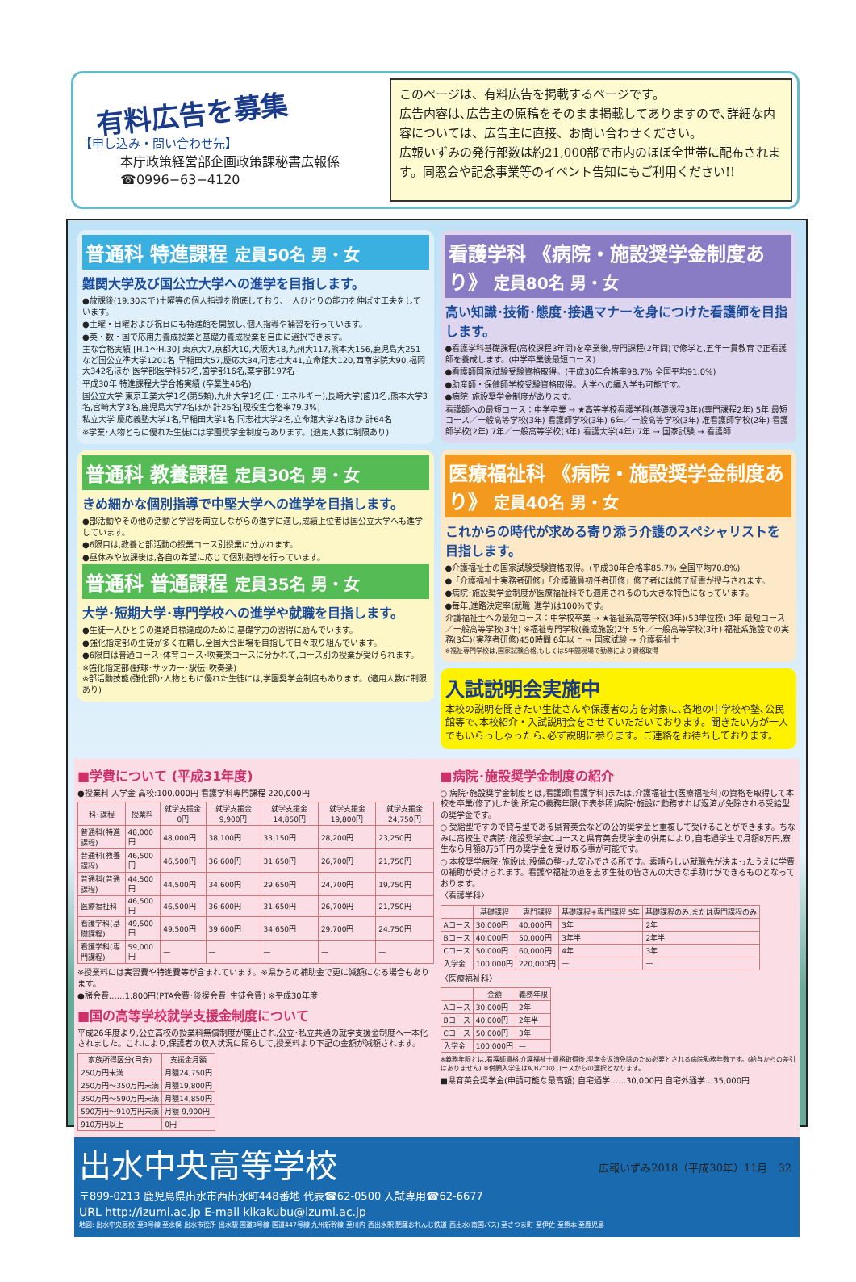有料広告を募集
【申し込み・問い合わせ先】
本庁政策経営部企画政策課秘書広報係
☎0996−63−4120
このページは、有料広告を掲載するページです。
広告内容は､広告主の原稿をそのまま掲載してありますので､詳細な内容については、広告主に直接、お問い合わせください。
広報いずみの発行部数は約21,000部で市内のほぼ全世帯に配布されます。同窓会や記念事業等のイベント告知にもご利用ください!!
普通科 特進課程 定員50名 男・女
難関大学及び国公立大学への進学を目指します。
●放課後(19:30まで)土曜等の個人指導を徹底しており､一人ひとりの能力を伸ばす工夫をしています。
●土曜・日曜および祝日にも特進館を開放し､個人指導や補習を行っています。
●英・数・国で応用力養成授業と基礎力養成授業を自由に選択できます。
主な合格実績 [H.1〜H.30] 東京大7,京都大10,大阪大18,九州大117,熊本大156,鹿児島大251 など国公立準大学1201名 早稲田大57,慶応大34,同志社大41,立命館大120,西南学院大90,福岡大342名ほか 医学部医学科57名,歯学部16名,薬学部197名
平成30年 特進課程大学合格実績 (卒業生46名)
国公立大学 東京工業大学1名(第5類),九州大学1名(工・エネルギー),長崎大学(歯)1名,熊本大学3名,宮崎大学3名,鹿児島大学7名ほか 計25名[現役生合格率79.3%]
私立大学 慶応義塾大学1名,早稲田大学1名,同志社大学2名,立命館大学2名ほか 計64名
※学業･人物ともに優れた生徒には学園奨学金制度もあります。(適用人数に制限あり)
普通科 教養課程 定員30名 男・女
きめ細かな個別指導で中堅大学への進学を目指します。
●部活動やその他の活動と学習を両立しながらの進学に適し,成績上位者は国公立大学へも進学しています。
●6限目は,教養と部活動の授業コース別授業に分かれます。
●昼休みや放課後は,各自の希望に応じて個別指導を行っています。
普通科 普通課程 定員35名 男・女
大学･短期大学･専門学校への進学や就職を目指します。
●生徒一人ひとりの進路目標達成のために,基礎学力の習得に励んでいます。
●強化指定部の生徒が多く在籍し,全国大会出場を目指して日々取り組んでいます。
●6限目は普通コース･体育コース･吹奏楽コースに分かれて,コース別の授業が受けられます。
※強化指定部(野球･サッカー･駅伝･吹奏楽)
※部活動技能(強化部)･人物ともに優れた生徒には,学園奨学金制度もあります。(適用人数に制限あり)
看護学科 《病院・施設奨学金制度あり》 定員80名 男・女
高い知識･技術･態度･接遇マナーを身につけた看護師を目指します。
●看護学科基礎課程(高校課程3年間)を卒業後,専門課程(2年間)で修学と,五年一貫教育で正看護師を養成します。(中学卒業後最短コース)
●看護師国家試験受験資格取得。(平成30年合格率98.7% 全国平均91.0%)
●助産師・保健師学校受験資格取得。大学への編入学も可能です。
●病院･施設奨学金制度があります。
看護師への最短コース：中学卒業 → ★高等学校看護学科(基礎課程3年)(専門課程2年) 5年 最短コース／一般高等学校(3年) 看護師学校(3年) 6年／一般高等学校(3年) 准看護師学校(2年) 看護師学校(2年) 7年／一般高等学校(3年) 看護大学(4年) 7年 → 国家試験 → 看護師
医療福祉科 《病院・施設奨学金制度あり》 定員40名 男・女
これからの時代が求める寄り添う介護のスペシャリストを目指します。
●介護福祉士の国家試験受験資格取得。(平成30年合格率85.7% 全国平均70.8%)
●「介護福祉士実務者研修」「介護職員初任者研修」修了者には修了証書が授与されます。
●病院･施設奨学金制度が医療福祉科でも適用されるのも大きな特色になっています。
●毎年,進路決定率(就職･進学)は100%です。
介護福祉士への最短コース：中学校卒業 → ★福祉系高等学校(3年)(53単位校) 3年 最短コース／一般高等学校(3年) ※福祉専門学校(養成施設)2年 5年／一般高等学校(3年) 福祉系施設での実務(3年)(実務者研修)450時間 6年以上 → 国家試験 → 介護福祉士
※福祉専門学校は,国家試験合格,もしくは5年間現場で勤務により資格取得
入試説明会実施中
本校の説明を聞きたい生徒さんや保護者の方を対象に､各地の中学校や塾､公民館等で､本校紹介・入試説明会をさせていただいております。聞きたい方が一人でもいらっしゃったら､必ず説明に参ります。ご連絡をお待ちしております。
■学費について (平成31年度)
●授業料 入学金 高校:100,000円 看護学科専門課程 220,000円
| 科･課程 | 授業料 | 就学支援金 0円 | 就学支援金 9,900円 | 就学支援金 14,850円 | 就学支援金 19,800円 | 就学支援金 24,750円 |
| --- | --- | --- | --- | --- | --- | --- |
| 普通科(特進課程) | 48,000円 | 48,000円 | 38,100円 | 33,150円 | 28,200円 | 23,250円 |
| 普通科(教養課程) | 46,500円 | 46,500円 | 36,600円 | 31,650円 | 26,700円 | 21,750円 |
| 普通科(普通課程) | 44,500円 | 44,500円 | 34,600円 | 29,650円 | 24,700円 | 19,750円 |
| 医療福祉科 | 46,500円 | 46,500円 | 36,600円 | 31,650円 | 26,700円 | 21,750円 |
| 看護学科(基礎課程) | 49,500円 | 49,500円 | 39,600円 | 34,650円 | 29,700円 | 24,750円 |
| 看護学科(専門課程) | 59,000円 | — | — | — | — | — |
※授業料には実習費や特進費等が含まれています。※県からの補助金で更に減額になる場合もあります。
●諸会費……1,800円(PTA会費･後援会費･生徒会費) ※平成30年度
■国の高等学校就学支援金制度について
平成26年度より,公立高校の授業料無償制度が廃止され,公立･私立共通の就学支援金制度へ一本化されました。これにより,保護者の収入状況に照らして,授業料より下記の金額が減額されます。
| 家族所得区分(目安) | 支援金月額 |
| --- | --- |
| 250万円未満 | 月額24,750円 |
| 250万円〜350万円未満 | 月額19,800円 |
| 350万円〜590万円未満 | 月額14,850円 |
| 590万円〜910万円未満 | 月額 9,900円 |
| 910万円以上 | 0円 |
■病院･施設奨学金制度の紹介
○ 病院･施設奨学金制度とは,看護師(看護学科)または,介護福祉士(医療福祉科)の資格を取得して本校を卒業(修了)した後,所定の義務年限(下表参照)病院･施設に勤務すれば返済が免除される受給型の奨学金です。
○ 受給型ですので貸与型である県育英会などの公的奨学金と重複して受けることができます。ちなみに高校生で病院･施設奨学金Cコースと県育英会奨学金の併用により,自宅通学生で月額8万円,寮生なら月額8万5千円の奨学金を受け取る事が可能です。
○ 本校奨学病院･施設は,設備の整った安心できる所です。素晴らしい就職先が決まったうえに学費の補助が受けられます。看護や福祉の道を志す生徒の皆さんの大きな手助けができるものとなっております。
〈看護学科〉
| | 基礎課程 | 専門課程 | 基礎課程+専門課程 5年 | 基礎課程のみ,または専門課程のみ |
| --- | --- | --- | --- | --- |
| Aコース | 30,000円 | 40,000円 | 3年 | 2年 |
| Bコース | 40,000円 | 50,000円 | 3年半 | 2年半 |
| Cコース | 50,000円 | 60,000円 | 4年 | 3年 |
| 入学金 | 100,000円 | 220,000円 | — | — |
〈医療福祉科〉
| | 金額 | 義務年限 |
| --- | --- | --- |
| Aコース | 30,000円 | 2年 |
| Bコース | 40,000円 | 2年半 |
| Cコース | 50,000円 | 3年 |
| 入学金 | 100,000円 | — |
※義務年限とは,看護師資格,介護福祉士資格取得後,奨学金返済免除のため必要とされる病院勤務年数です。(給与からの差引はありません) ※併願入学生はA,B2つのコースからの選択となります。
■県育英会奨学金(申請可能な最高額) 自宅通学……30,000円 自宅外通学…35,000円
出水中央高等学校
〒899-0213 鹿児島県出水市西出水町448番地 代表☎62-0500 入試専用☎62-6677
URL http://izumi.ac.jp E-mail kikakubu@izumi.ac.jp
地図: 出水中央高校 至3号線 至水俣 出水市役所 出水駅 国道3号線 国道447号線 九州新幹線 至川内 西出水駅 肥薩おれんじ鉄道 西出水(南国バス) 至さつま町 至伊佐 至熊本 至鹿児島
広報いずみ2018（平成30年）11月　32